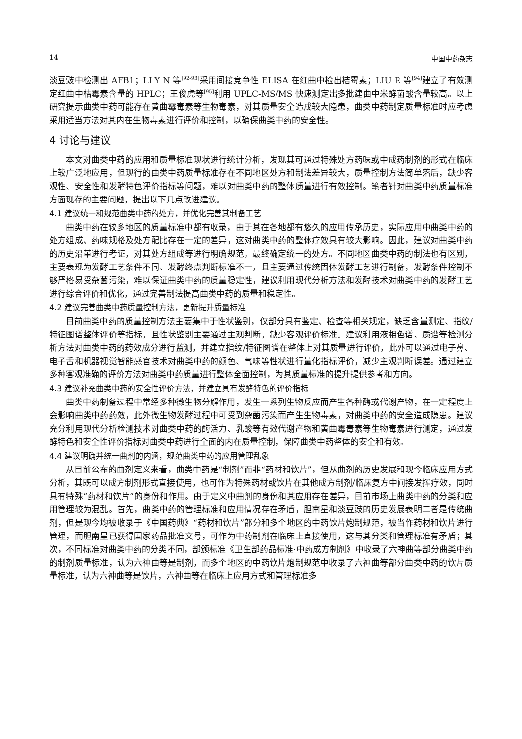14 中国中药杂志
淡豆豉中检测出 AFB1；LI Y N 等<sup>[92-93]</sup>采用间接竞争性 ELISA 在红曲中检出桔霉素；LIU R 等<sup>[94]</sup>建立了有效测定红曲中桔霉素含量的 HPLC；王俊虎等<sup>[95]</sup>利用 UPLC-MS/MS 快速测定出多批建曲中米酵菌酸含量较高。以上研究提示曲类中药可能存在黄曲霉毒素等生物毒素，对其质量安全造成较大隐患，曲类中药制定质量标准时应考虑采用适当方法对其内在生物毒素进行评价和控制，以确保曲类中药的安全性。
4 讨论与建议
本文对曲类中药的应用和质量标准现状进行统计分析，发现其可通过特殊处方药味或中成药制剂的形式在临床上较广泛地应用，但现行的曲类中药质量标准存在不同地区处方和制法差异较大，质量控制方法简单落后，缺少客观性、安全性和发酵特色评价指标等问题，难以对曲类中药的整体质量进行有效控制。笔者针对曲类中药质量标准方面现存的主要问题，提出以下几点改进建议。
4.1 建议统一和规范曲类中药的处方，并优化完善其制备工艺
曲类中药在较多地区的质量标准中都有收录，由于其在各地都有悠久的应用传承历史，实际应用中曲类中药的处方组成、药味规格及处方配比存在一定的差异，这对曲类中药的整体疗效具有较大影响。因此，建议对曲类中药的历史沿革进行考证，对其处方组成等进行明确规范，最终确定统一的处方。不同地区曲类中药的制法也有区别，主要表现为发酵工艺条件不同、发酵终点判断标准不一，且主要通过传统固体发酵工艺进行制备，发酵条件控制不够严格易受杂菌污染，难以保证曲类中药的质量稳定性，建议利用现代分析方法和发酵技术对曲类中药的发酵工艺进行综合评价和优化，通过完善制法提高曲类中药的质量和稳定性。
4.2 建议完善曲类中药质量控制方法，更新提升质量标准
目前曲类中药的质量控制方法主要集中于性状鉴别，仅部分具有鉴定、检查等相关规定，缺乏含量测定、指纹/特征图谱整体评价等指标，且性状鉴别主要通过主观判断，缺少客观评价标准。建议利用液相色谱、质谱等检测分析方法对曲类中药的药效成分进行监测，并建立指纹/特征图谱在整体上对其质量进行评价，此外可以通过电子鼻、电子舌和机器视觉智能感官技术对曲类中药的颜色、气味等性状进行量化指标评价，减少主观判断误差。通过建立多种客观准确的评价方法对曲类中药质量进行整体全面控制，为其质量标准的提升提供参考和方向。
4.3 建议补充曲类中药的安全性评价方法，并建立具有发酵特色的评价指标
曲类中药制备过程中常经多种微生物分解作用，发生一系列生物反应而产生各种酶或代谢产物，在一定程度上会影响曲类中药药效，此外微生物发酵过程中可受到杂菌污染而产生生物毒素，对曲类中药的安全造成隐患。建议充分利用现代分析检测技术对曲类中药的酶活力、乳酸等有效代谢产物和黄曲霉毒素等生物毒素进行测定，通过发酵特色和安全性评价指标对曲类中药进行全面的内在质量控制，保障曲类中药整体的安全和有效。
4.4 建议明确并统一曲剂的内涵，规范曲类中药的应用管理乱象
从目前公布的曲剂定义来看，曲类中药是“制剂”而非“药材和饮片”，但从曲剂的历史发展和现今临床应用方式分析，其既可以成方制剂形式直接使用，也可作为特殊药材或饮片在其他成方制剂/临床复方中间接发挥疗效，同时具有特殊“药材和饮片”的身份和作用。由于定义中曲剂的身份和其应用存在差异，目前市场上曲类中药的分类和应用管理较为混乱。首先，曲类中药的管理标准和应用情况存在矛盾，胆南星和淡豆豉的历史发展表明二者是传统曲剂，但是现今均被收录于《中国药典》“药材和饮片”部分和多个地区的中药饮片炮制规范，被当作药材和饮片进行管理，而胆南星已获得国家药品批准文号，可作为中药制剂在临床上直接使用，这与其分类和管理标准有矛盾；其次，不同标准对曲类中药的分类不同，部颁标准《卫生部药品标准·中药成方制剂》中收录了六神曲等部分曲类中药的制剂质量标准，认为六神曲等是制剂，而多个地区的中药饮片炮制规范中收录了六神曲等部分曲类中药的饮片质量标准，认为六神曲等是饮片，六神曲等在临床上应用方式和管理标准多